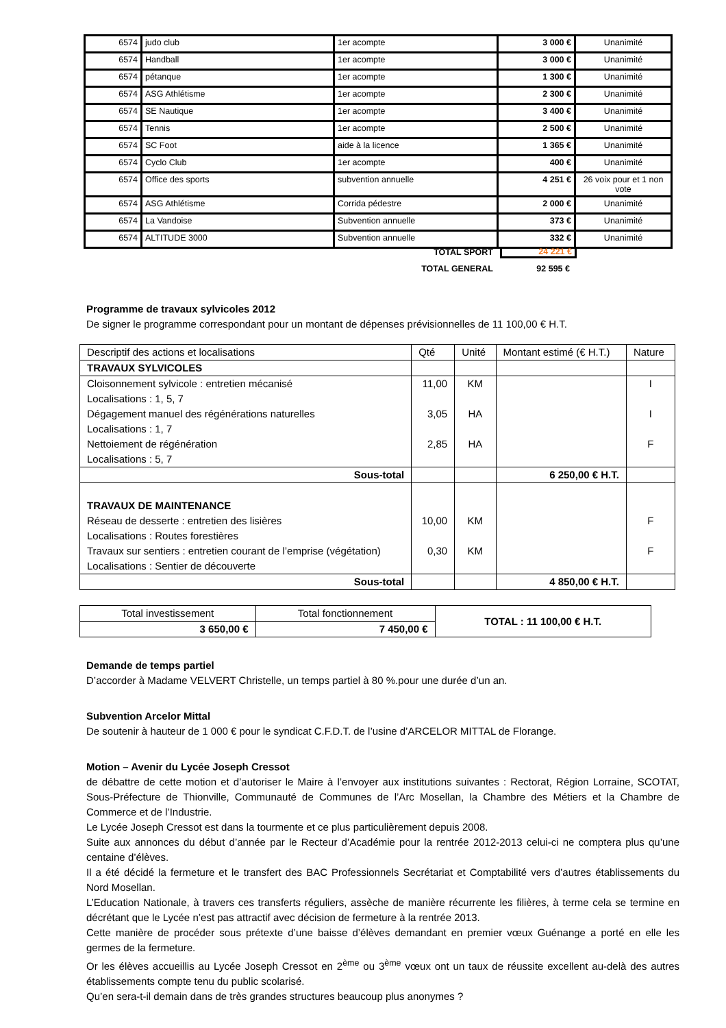| 6574 | judo club | 1er acompte | 3 000 € | Unanimité |
| 6574 | Handball | 1er acompte | 3 000 € | Unanimité |
| 6574 | pétanque | 1er acompte | 1 300 € | Unanimité |
| 6574 | ASG Athlétisme | 1er acompte | 2 300 € | Unanimité |
| 6574 | SE Nautique | 1er acompte | 3 400 € | Unanimité |
| 6574 | Tennis | 1er acompte | 2 500 € | Unanimité |
| 6574 | SC Foot | aide à la licence | 1 365 € | Unanimité |
| 6574 | Cyclo Club | 1er acompte | 400 € | Unanimité |
| 6574 | Office des sports | subvention annuelle | 4 251 € | 26 voix pour et 1 non vote |
| 6574 | ASG Athlétisme | Corrida pédestre | 2 000 € | Unanimité |
| 6574 | La Vandoise | Subvention annuelle | 373 € | Unanimité |
| 6574 | ALTITUDE 3000 | Subvention annuelle | 332 € | Unanimité |
TOTAL SPORT 24 221 €
TOTAL GENERAL 92 595 €
Programme de travaux sylvicoles 2012
De signer le programme correspondant pour un montant de dépenses prévisionnelles de 11 100,00 € H.T.
| Descriptif des actions et localisations | Qté | Unité | Montant estimé (€ H.T.) | Nature |
| TRAVAUX SYLVICOLES | | | | |
| Cloisonnement sylvicole : entretien mécanisé Localisations : 1, 5, 7 Dégagement manuel des régénérations naturelles Localisations : 1, 7 Nettoiement de régénération Localisations : 5, 7 | 11,00 3,05 2,85 | KM HA HA | | I I F |
| Sous-total | | | 6 250,00 € H.T. | |
| TRAVAUX DE MAINTENANCE Réseau de desserte : entretien des lisières Localisations : Routes forestières Travaux sur sentiers : entretien courant de l’emprise (végétation) Localisations : Sentier de découverte | 10,00 0,30 | KM KM | | F F |
| Sous-total | | | 4 850,00 € H.T. | |
| Total investissement | Total fonctionnement | TOTAL : 11 100,00 € H.T. |
| 3 650,00 € | 7 450,00 € | |
Demande de temps partiel
D’accorder à Madame VELVERT Christelle, un temps partiel à 80 %.pour une durée d’un an.
Subvention Arcelor Mittal
De soutenir à hauteur de 1 000 € pour le syndicat C.F.D.T. de l’usine d’ARCELOR MITTAL de Florange.
Motion – Avenir du Lycée Joseph Cressot
de débattre de cette motion et d’autoriser le Maire à l’envoyer aux institutions suivantes : Rectorat, Région Lorraine, SCOTAT, Sous-Préfecture de Thionville, Communauté de Communes de l’Arc Mosellan, la Chambre des Métiers et la Chambre de Commerce et de l’Industrie.
Le Lycée Joseph Cressot est dans la tourmente et ce plus particulièrement depuis 2008.
Suite aux annonces du début d’année par le Recteur d’Académie pour la rentrée 2012-2013 celui-ci ne comptera plus qu’une centaine d’élèves.
Il a été décidé la fermeture et le transfert des BAC Professionnels Secrétariat et Comptabilité vers d’autres établissements du Nord Mosellan.
L’Education Nationale, à travers ces transferts réguliers, assèche de manière récurrente les filières, à terme cela se termine en décrétant que le Lycée n’est pas attractif avec décision de fermeture à la rentrée 2013.
Cette manière de procéder sous prétexte d’une baisse d’élèves demandant en premier vœux Guénange a porté en elle les germes de la fermeture.
Or les élèves accueillis au Lycée Joseph Cressot en 2<sup>ème</sup> ou 3<sup>ème</sup> vœux ont un taux de réussite excellent au-delà des autres établissements compte tenu du public scolarisé.
Qu’en sera-t-il demain dans de très grandes structures beaucoup plus anonymes ?